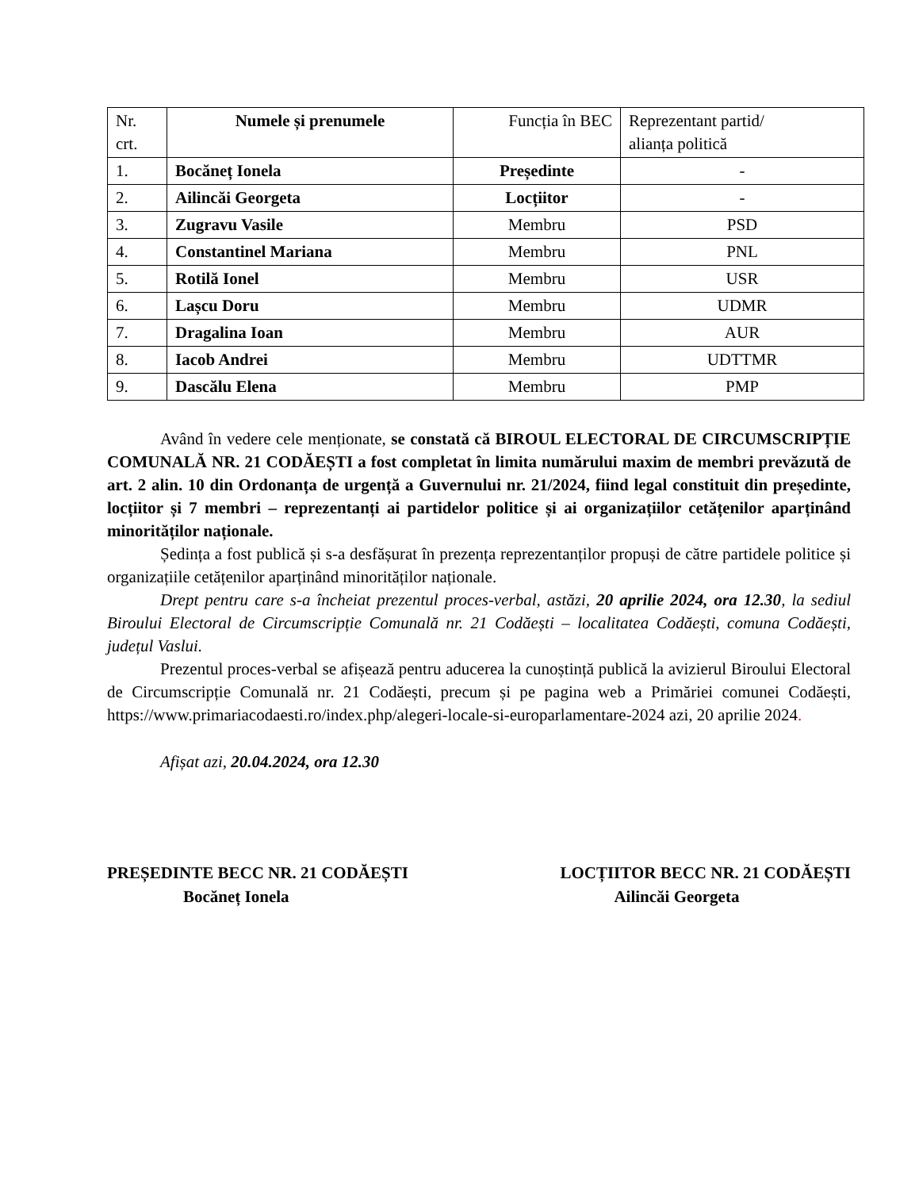| Nr. crt. | Numele și prenumele | Funcția în BEC | Reprezentant partid/ alianța politică |
| --- | --- | --- | --- |
| 1. | Bocăneț Ionela | Președinte | - |
| 2. | Ailincăi Georgeta | Locțiitor | - |
| 3. | Zugravu Vasile | Membru | PSD |
| 4. | Constantinel Mariana | Membru | PNL |
| 5. | Rotilă Ionel | Membru | USR |
| 6. | Lașcu Doru | Membru | UDMR |
| 7. | Dragalina Ioan | Membru | AUR |
| 8. | Iacob Andrei | Membru | UDTTMR |
| 9. | Dascălu Elena | Membru | PMP |
Având în vedere cele menționate, se constată că BIROUL ELECTORAL DE CIRCUMSCRIPȚIE COMUNALĂ NR. 21 CODĂEȘTI a fost completat în limita numărului maxim de membri prevăzută de art. 2 alin. 10 din Ordonanța de urgență a Guvernului nr. 21/2024, fiind legal constituit din președinte, locțiitor și 7 membri – reprezentanți ai partidelor politice și ai organizațiilor cetățenilor aparținând minorităților naționale.
Ședința a fost publică și s-a desfășurat în prezența reprezentanților propuși de către partidele politice și organizațiile cetățenilor aparținând minorităților naționale.
Drept pentru care s-a încheiat prezentul proces-verbal, astăzi, 20 aprilie 2024, ora 12.30, la sediul Biroului Electoral de Circumscripție Comunală nr. 21 Codăești – localitatea Codăești, comuna Codăești, județul Vaslui.
Prezentul proces-verbal se afișează pentru aducerea la cunoștință publică la avizierul Biroului Electoral de Circumscripție Comunală nr. 21 Codăești, precum și pe pagina web a Primăriei comunei Codăești, https://www.primariacodaesti.ro/index.php/alegeri-locale-si-europarlamentare-2024 azi, 20 aprilie 2024.
Afișat azi, 20.04.2024, ora 12.30
PREȘEDINTE BECC NR. 21 CODĂEȘTI
Bocăneț Ionela
LOCȚIITOR BECC NR. 21 CODĂEȘTI
Ailincăi Georgeta